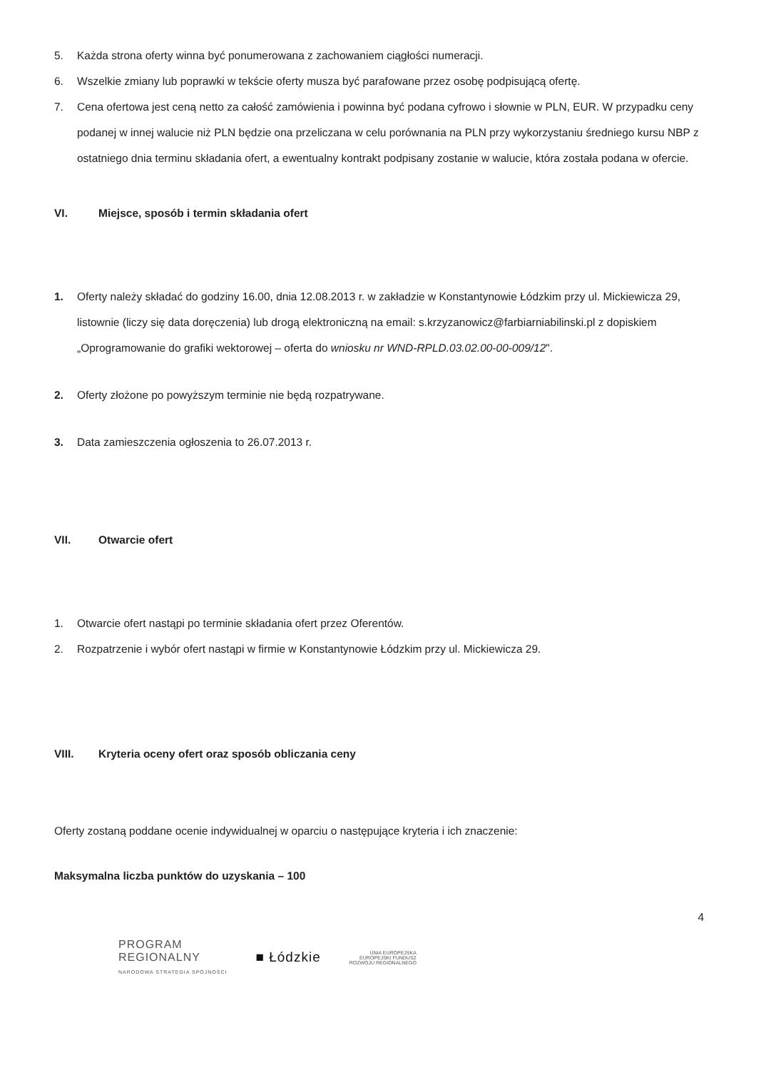5. Każda strona oferty winna być ponumerowana z zachowaniem ciągłości numeracji.
6. Wszelkie zmiany lub poprawki w tekście oferty musza być parafowane przez osobę podpisującą ofertę.
7. Cena ofertowa jest ceną netto za całość zamówienia i powinna być podana cyfrowo i słownie w PLN, EUR. W przypadku ceny podanej w innej walucie niż PLN będzie ona przeliczana w celu porównania na PLN przy wykorzystaniu średniego kursu NBP z ostatniego dnia terminu składania ofert, a ewentualny kontrakt podpisany zostanie w walucie, która została podana w ofercie.
VI. Miejsce, sposób i termin składania ofert
1. Oferty należy składać do godziny 16.00, dnia 12.08.2013 r. w zakładzie w Konstantynowie Łódzkim przy ul. Mickiewicza 29, listownie (liczy się data doręczenia) lub drogą elektroniczną na email: s.krzyzanowicz@farbiarniabilinski.pl z dopiskiem „Oprogramowanie do grafiki wektorowej – oferta do wniosku nr WND-RPLD.03.02.00-00-009/12".
2. Oferty złożone po powyższym terminie nie będą rozpatrywane.
3. Data zamieszczenia ogłoszenia to 26.07.2013 r.
VII. Otwarcie ofert
1. Otwarcie ofert nastąpi po terminie składania ofert przez Oferentów.
2. Rozpatrzenie i wybór ofert nastąpi w firmie w Konstantynowie Łódzkim przy ul. Mickiewicza 29.
VIII. Kryteria oceny ofert oraz sposób obliczania ceny
Oferty zostaną poddane ocenie indywidualnej w oparciu o następujące kryteria i ich znaczenie:
Maksymalna liczba punktów do uzyskania – 100
4
PROGRAM
REGIONALNY
NARODOWA STRATEGIA SPÓJNOŚCI
■ Łódzkie
UNIA EUROPEJSKA
EUROPEJSKI FUNDUSZ
ROZWOJU REGIONALNEGO